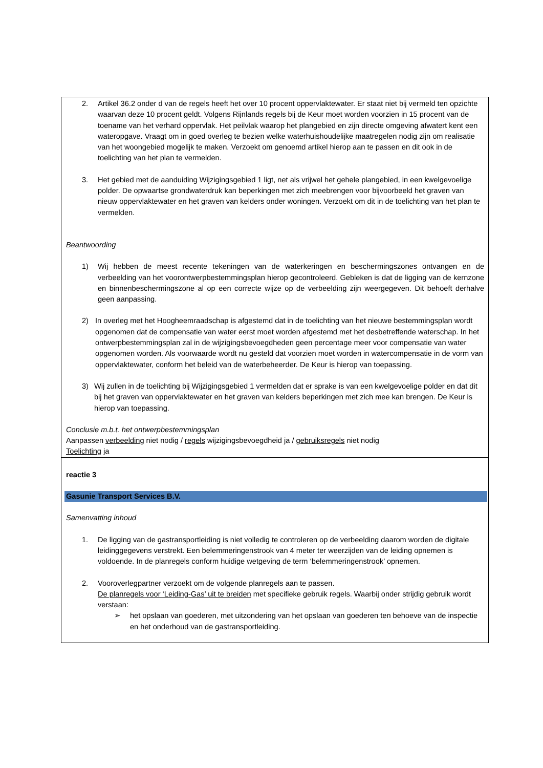| 2. Artikel 36.2 onder d van de regels heeft het over 10 procent oppervlaktewater. Er staat niet bij vermeld ten opzichte waarvan deze 10 procent geldt. Volgens Rijnlands regels bij de Keur moet worden voorzien in 15 procent van de toename van het verhard oppervlak. Het peilvlak waarop het plangebied en zijn directe omgeving afwatert kent een wateropgave. Vraagt om in goed overleg te bezien welke waterhuishoudelijke maatregelen nodig zijn om realisatie van het woongebied mogelijk te maken. Verzoekt om genoemd artikel hierop aan te passen en dit ook in de toelichting van het plan te vermelden. 3. Het gebied met de aanduiding Wijzigingsgebied 1 ligt, net als vrijwel het gehele plangebied, in een kwelgevoelige polder. De opwaartse grondwaterdruk kan beperkingen met zich meebrengen voor bijvoorbeeld het graven van nieuw oppervlaktewater en het graven van kelders onder woningen. Verzoekt om dit in de toelichting van het plan te vermelden. Beantwoording 1) Wij hebben de meest recente tekeningen van de waterkeringen en beschermingszones ontvangen en de verbeelding van het voorontwerpbestemmingsplan hierop gecontroleerd. Gebleken is dat de ligging van de kernzone en binnenbeschermingszone al op een correcte wijze op de verbeelding zijn weergegeven. Dit behoeft derhalve geen aanpassing. 2) In overleg met het Hoogheemraadschap is afgestemd dat in de toelichting van het nieuwe bestemmingsplan wordt opgenomen dat de compensatie van water eerst moet worden afgestemd met het desbetreffende waterschap. In het ontwerpbestemmingsplan zal in de wijzigingsbevoegdheden geen percentage meer voor compensatie van water opgenomen worden. Als voorwaarde wordt nu gesteld dat voorzien moet worden in watercompensatie in de vorm van oppervlaktewater, conform het beleid van de waterbeheerder. De Keur is hierop van toepassing. 3) Wij zullen in de toelichting bij Wijzigingsgebied 1 vermelden dat er sprake is van een kwelgevoelige polder en dat dit bij het graven van oppervlaktewater en het graven van kelders beperkingen met zich mee kan brengen. De Keur is hierop van toepassing. Conclusie m.b.t. het ontwerpbestemmingsplan Aanpassen verbeelding niet nodig / regels wijzigingsbevoegdheid ja / gebruiksregels niet nodig Toelichting ja |
| reactie 3 Gasunie Transport Services B.V. Samenvatting inhoud 1. De ligging van de gastransportleiding is niet volledig te controleren op de verbeelding daarom worden de digitale leidinggegevens verstrekt. Een belemmeringenstrook van 4 meter ter weerzijden van de leiding opnemen is voldoende. In de planregels conform huidige wetgeving de term ‘belemmeringenstrook’ opnemen. 2. Vooroverlegpartner verzoekt om de volgende planregels aan te passen. De planregels voor ‘Leiding-Gas’ uit te breiden met specifieke gebruik regels. Waarbij onder strijdig gebruik wordt verstaan: ➢ het opslaan van goederen, met uitzondering van het opslaan van goederen ten behoeve van de inspectie en het onderhoud van de gastransportleiding. |